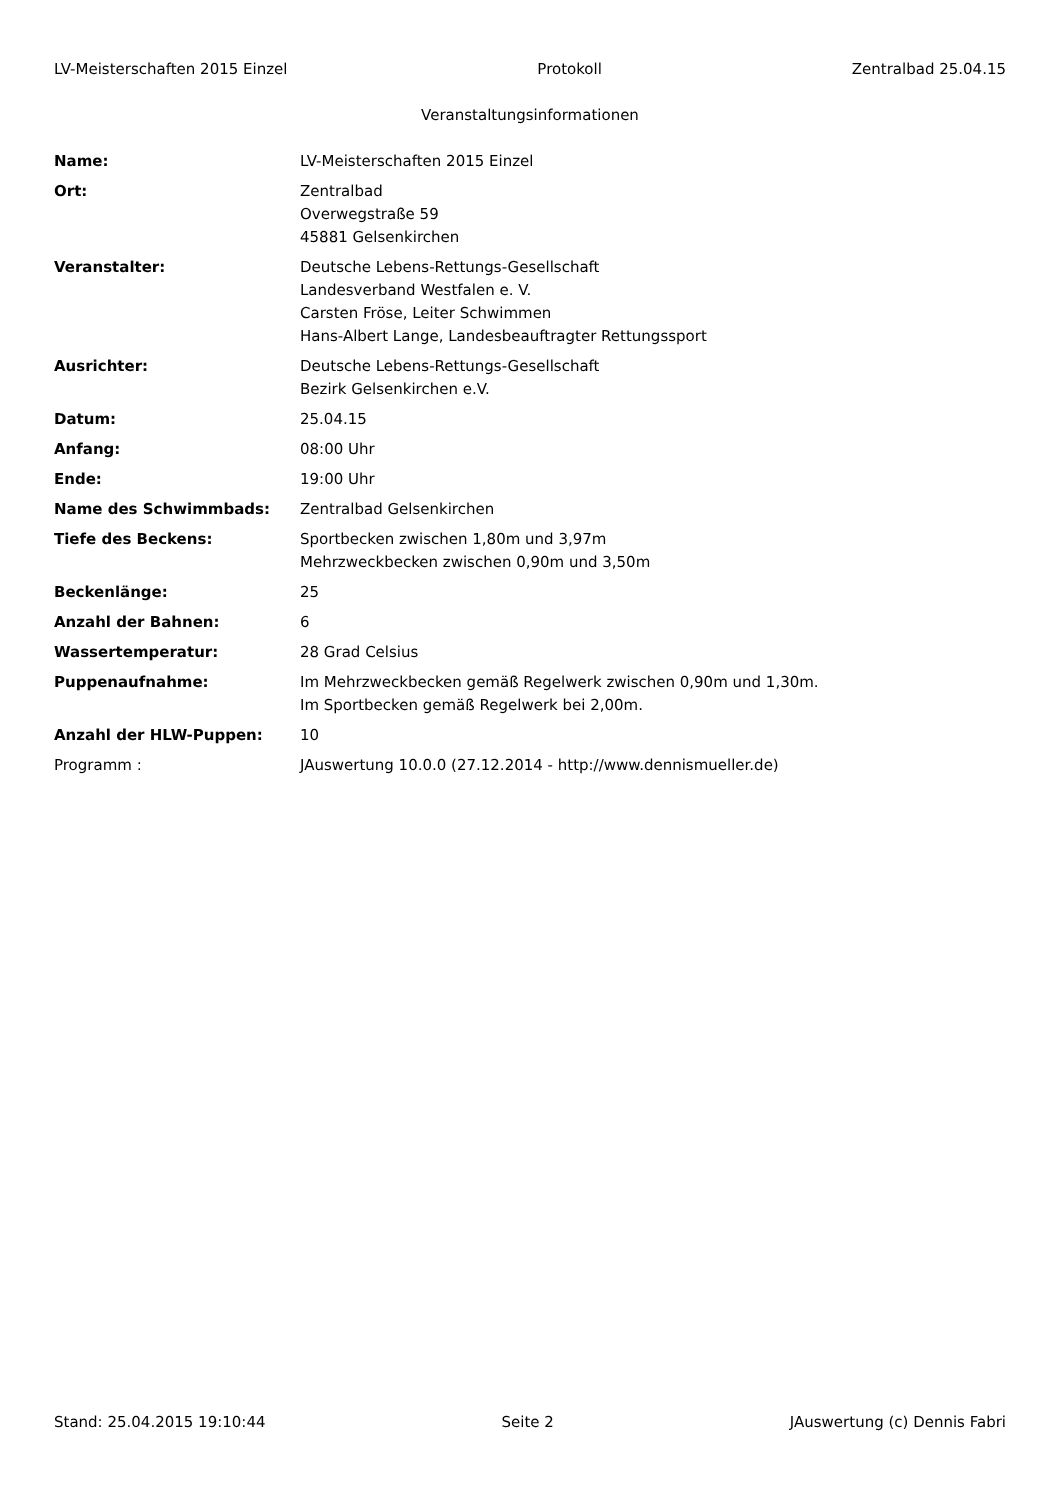LV-Meisterschaften 2015 Einzel Protokoll Zentralbad 25.04.15
Veranstaltungsinformationen
| Name: | LV-Meisterschaften 2015 Einzel |
| Ort: | Zentralbad Overwegstraße 59 45881 Gelsenkirchen |
| Veranstalter: | Deutsche Lebens-Rettungs-Gesellschaft Landesverband Westfalen e. V. Carsten Fröse, Leiter Schwimmen Hans-Albert Lange, Landesbeauftragter Rettungssport |
| Ausrichter: | Deutsche Lebens-Rettungs-Gesellschaft Bezirk Gelsenkirchen e.V. |
| Datum: | 25.04.15 |
| Anfang: | 08:00 Uhr |
| Ende: | 19:00 Uhr |
| Name des Schwimmbads: | Zentralbad Gelsenkirchen |
| Tiefe des Beckens: | Sportbecken zwischen 1,80m und 3,97m Mehrzweckbecken zwischen 0,90m und 3,50m |
| Beckenlänge: | 25 |
| Anzahl der Bahnen: | 6 |
| Wassertemperatur: | 28 Grad Celsius |
| Puppenaufnahme: | Im Mehrzweckbecken gemäß Regelwerk zwischen 0,90m und 1,30m. Im Sportbecken gemäß Regelwerk bei 2,00m. |
| Anzahl der HLW-Puppen: | 10 |
| Programm : | JAuswertung 10.0.0 (27.12.2014 - http://www.dennismueller.de) |
Stand: 25.04.2015 19:10:44 Seite 2 JAuswertung (c) Dennis Fabri